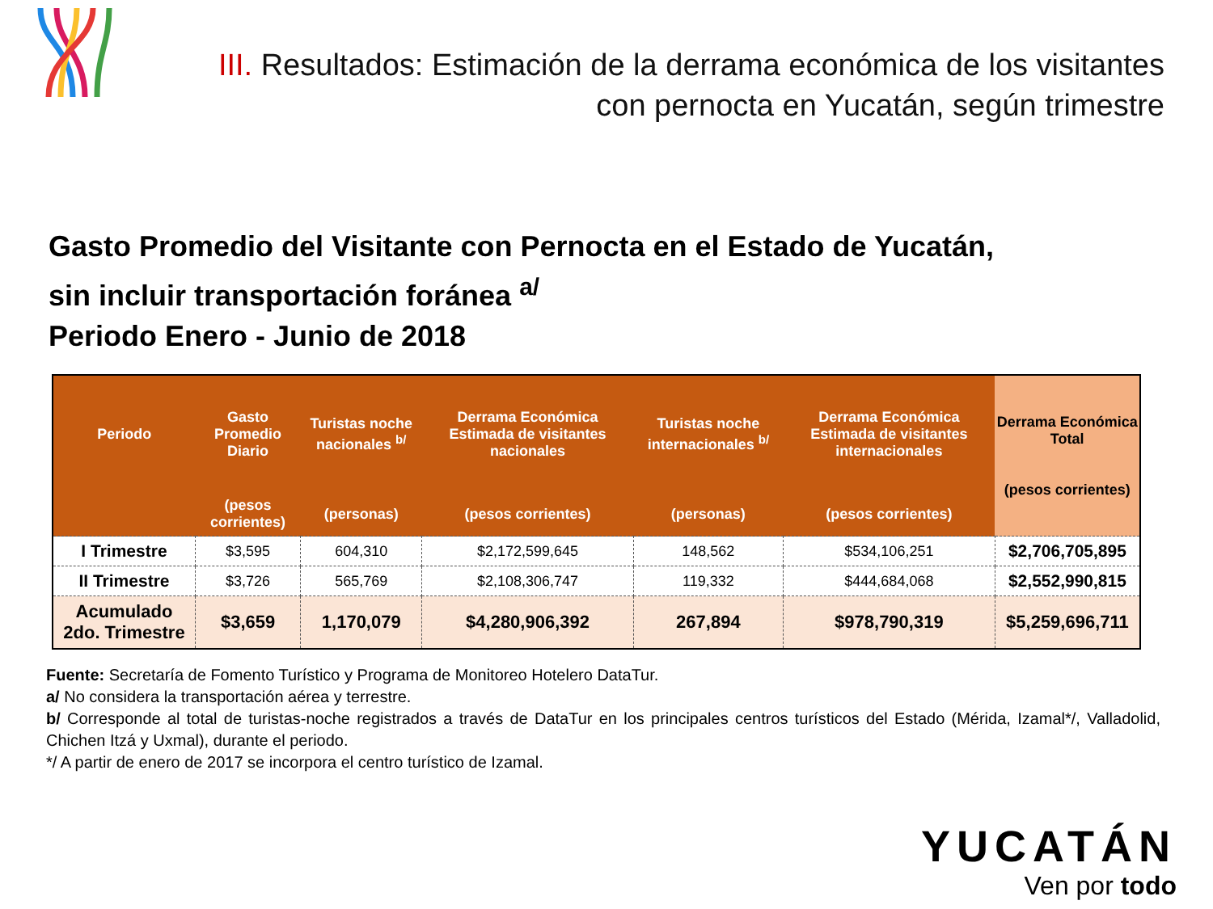III. Resultados: Estimación de la derrama económica de los visitantes con pernocta en Yucatán, según trimestre
Gasto Promedio del Visitante con Pernocta en el Estado de Yucatán,
sin incluir transportación foránea <sup>a/</sup>
Periodo Enero - Junio de 2018
| Periodo | Gasto Promedio Diario | Turistas noche nacionales <sup>b/</sup> | Derrama Económica Estimada de visitantes nacionales | Turistas noche internacionales <sup>b/</sup> | Derrama Económica Estimada de visitantes internacionales | Derrama Económica Total (pesos corrientes) |
| --- | --- | --- | --- | --- | --- | --- |
| | (pesos corrientes) | (personas) | (pesos corrientes) | (personas) | (pesos corrientes) | |
| I Trimestre | $3,595 | 604,310 | $2,172,599,645 | 148,562 | $534,106,251 | $2,706,705,895 |
| II Trimestre | $3,726 | 565,769 | $2,108,306,747 | 119,332 | $444,684,068 | $2,552,990,815 |
| Acumulado 2do. Trimestre | $3,659 | 1,170,079 | $4,280,906,392 | 267,894 | $978,790,319 | $5,259,696,711 |
Fuente: Secretaría de Fomento Turístico y Programa de Monitoreo Hotelero DataTur.
a/ No considera la transportación aérea y terrestre.
b/ Corresponde al total de turistas-noche registrados a través de DataTur en los principales centros turísticos del Estado (Mérida, Izamal*/, Valladolid, Chichen Itzá y Uxmal), durante el periodo.
*/ A partir de enero de 2017 se incorpora el centro turístico de Izamal.
YUCATÁN
Ven por todo